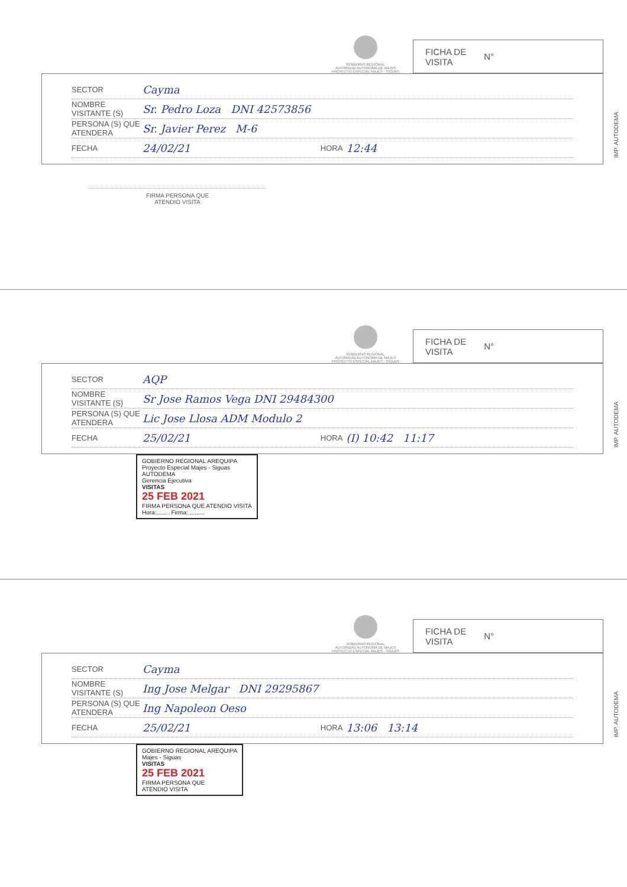GOBIERNO REGIONAL
AUTORIDAD AUTONOMA DE MAJES
PROYECTO ESPECIAL MAJES - SIGUAS
FICHA DE
VISITA N°
SECTOR Cayma
NOMBRE VISITANTE (S) Sr. Pedro Loza DNI 42573856
PERSONA (S) QUE ATENDERA Sr. Javier Perez M-6
FECHA 24/02/21 HORA 12:44
IMP. AUTODEMA
FIRMA PERSONA QUE
ATENDIO VISITA
GOBIERNO REGIONAL
AUTORIDAD AUTONOMA DE MAJES
PROYECTO ESPECIAL MAJES - SIGUAS
FICHA DE
VISITA N°
SECTOR AQP
NOMBRE VISITANTE (S) Sr Jose Ramos Vega DNI 29484300
PERSONA (S) QUE ATENDERA Lic Jose Llosa ADM Modulo 2
FECHA 25/02/21 HORA (I) 10:42 11:17
IMP. AUTODEMA
GOBIERNO REGIONAL AREQUIPA
Proyecto Especial Majes - Siguas
AUTODEMA
Gerencia Ejecutiva
VISITAS
25 FEB 2021
FIRMA PERSONA QUE ATENDIO VISITA
Hora:........ Firma:..........
GOBIERNO REGIONAL
AUTORIDAD AUTONOMA DE MAJES
PROYECTO ESPECIAL MAJES - SIGUAS
FICHA DE
VISITA N°
SECTOR Cayma
NOMBRE VISITANTE (S) Ing Jose Melgar DNI 29295867
PERSONA (S) QUE ATENDERA Ing Napoleon Oeso
FECHA 25/02/21 HORA 13:06 13:14
IMP. AUTODEMA
GOBIERNO REGIONAL AREQUIPA
Majes - Siguas
VISITAS
25 FEB 2021
FIRMA PERSONA QUE
ATENDIO VISITA